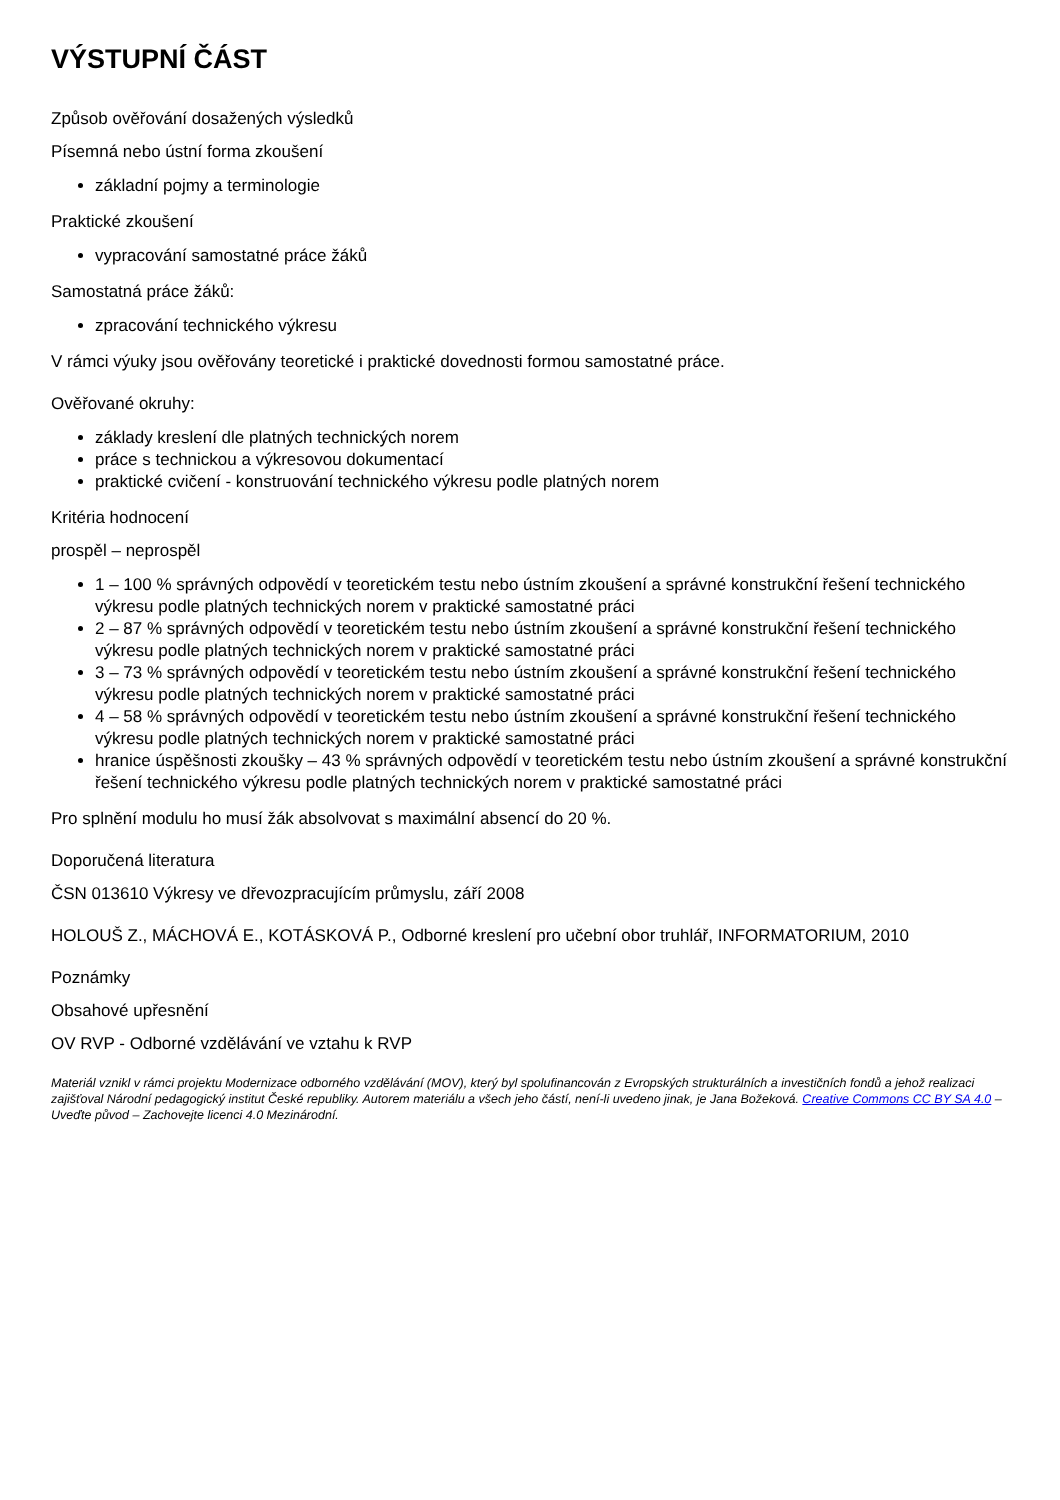VÝSTUPNÍ ČÁST
Způsob ověřování dosažených výsledků
Písemná nebo ústní forma zkoušení
základní pojmy a terminologie
Praktické zkoušení
vypracování samostatné práce žáků
Samostatná práce žáků:
zpracování technického výkresu
V rámci výuky jsou ověřovány teoretické i praktické dovednosti formou samostatné práce.
Ověřované okruhy:
základy kreslení dle platných technických norem
práce s technickou a výkresovou dokumentací
praktické cvičení - konstruování technického výkresu podle platných norem
Kritéria hodnocení
prospěl – neprospěl
1 – 100 % správných odpovědí v teoretickém testu nebo ústním zkoušení a správné konstrukční řešení technického výkresu podle platných technických norem v praktické samostatné práci
2 – 87 % správných odpovědí v teoretickém testu nebo ústním zkoušení a správné konstrukční řešení technického výkresu podle platných technických norem v praktické samostatné práci
3 – 73 % správných odpovědí v teoretickém testu nebo ústním zkoušení a správné konstrukční řešení technického výkresu podle platných technických norem v praktické samostatné práci
4 – 58 % správných odpovědí v teoretickém testu nebo ústním zkoušení a správné konstrukční řešení technického výkresu podle platných technických norem v praktické samostatné práci
hranice úspěšnosti zkoušky – 43 % správných odpovědí v teoretickém testu nebo ústním zkoušení a správné konstrukční řešení technického výkresu podle platných technických norem v praktické samostatné práci
Pro splnění modulu ho musí žák absolvovat s maximální absencí do 20 %.
Doporučená literatura
ČSN 013610 Výkresy ve dřevozpracujícím průmyslu, září 2008
HOLOUŠ Z., MÁCHOVÁ E., KOTÁSKOVÁ P., Odborné kreslení pro učební obor truhlář, INFORMATORIUM, 2010
Poznámky
Obsahové upřesnění
OV RVP - Odborné vzdělávání ve vztahu k RVP
Materiál vznikl v rámci projektu Modernizace odborného vzdělávání (MOV), který byl spolufinancován z Evropských strukturálních a investičních fondů a jehož realizaci zajišťoval Národní pedagogický institut České republiky. Autorem materiálu a všech jeho částí, není-li uvedeno jinak, je Jana Božeková. Creative Commons CC BY SA 4.0 – Uveďte původ – Zachovejte licenci 4.0 Mezinárodní.